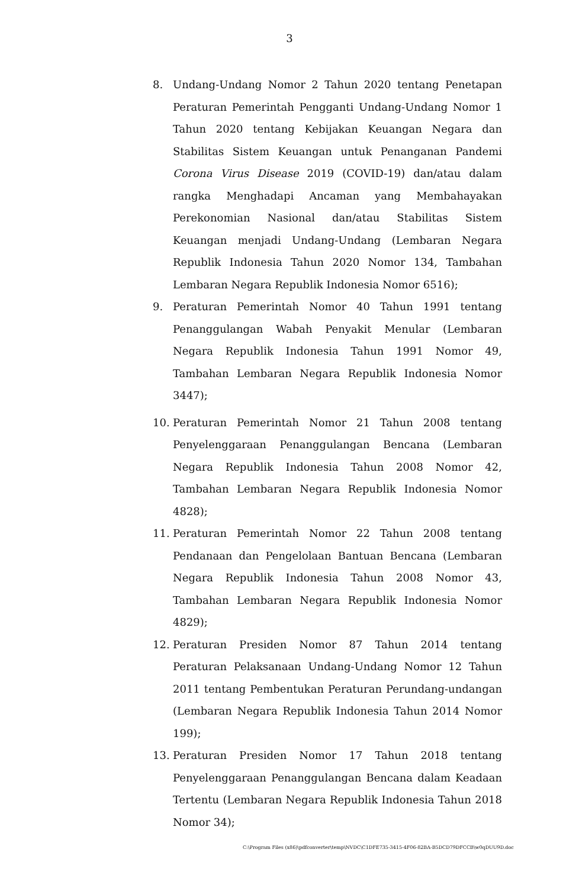3
8. Undang-Undang Nomor 2 Tahun 2020 tentang Penetapan Peraturan Pemerintah Pengganti Undang-Undang Nomor 1 Tahun 2020 tentang Kebijakan Keuangan Negara dan Stabilitas Sistem Keuangan untuk Penanganan Pandemi Corona Virus Disease 2019 (COVID-19) dan/atau dalam rangka Menghadapi Ancaman yang Membahayakan Perekonomian Nasional dan/atau Stabilitas Sistem Keuangan menjadi Undang-Undang (Lembaran Negara Republik Indonesia Tahun 2020 Nomor 134, Tambahan Lembaran Negara Republik Indonesia Nomor 6516);
9. Peraturan Pemerintah Nomor 40 Tahun 1991 tentang Penanggulangan Wabah Penyakit Menular (Lembaran Negara Republik Indonesia Tahun 1991 Nomor 49, Tambahan Lembaran Negara Republik Indonesia Nomor 3447);
10. Peraturan Pemerintah Nomor 21 Tahun 2008 tentang Penyelenggaraan Penanggulangan Bencana (Lembaran Negara Republik Indonesia Tahun 2008 Nomor 42, Tambahan Lembaran Negara Republik Indonesia Nomor 4828);
11. Peraturan Pemerintah Nomor 22 Tahun 2008 tentang Pendanaan dan Pengelolaan Bantuan Bencana (Lembaran Negara Republik Indonesia Tahun 2008 Nomor 43, Tambahan Lembaran Negara Republik Indonesia Nomor 4829);
12. Peraturan Presiden Nomor 87 Tahun 2014 tentang Peraturan Pelaksanaan Undang-Undang Nomor 12 Tahun 2011 tentang Pembentukan Peraturan Perundang-undangan (Lembaran Negara Republik Indonesia Tahun 2014 Nomor 199);
13. Peraturan Presiden Nomor 17 Tahun 2018 tentang Penyelenggaraan Penanggulangan Bencana dalam Keadaan Tertentu (Lembaran Negara Republik Indonesia Tahun 2018 Nomor 34);
C:\Program Files (x86)\pdfconverter\temp\NVDC\C1DFE735-3415-4F06-82BA-B5DCD79DFCCB\w0qDUU9D.doc